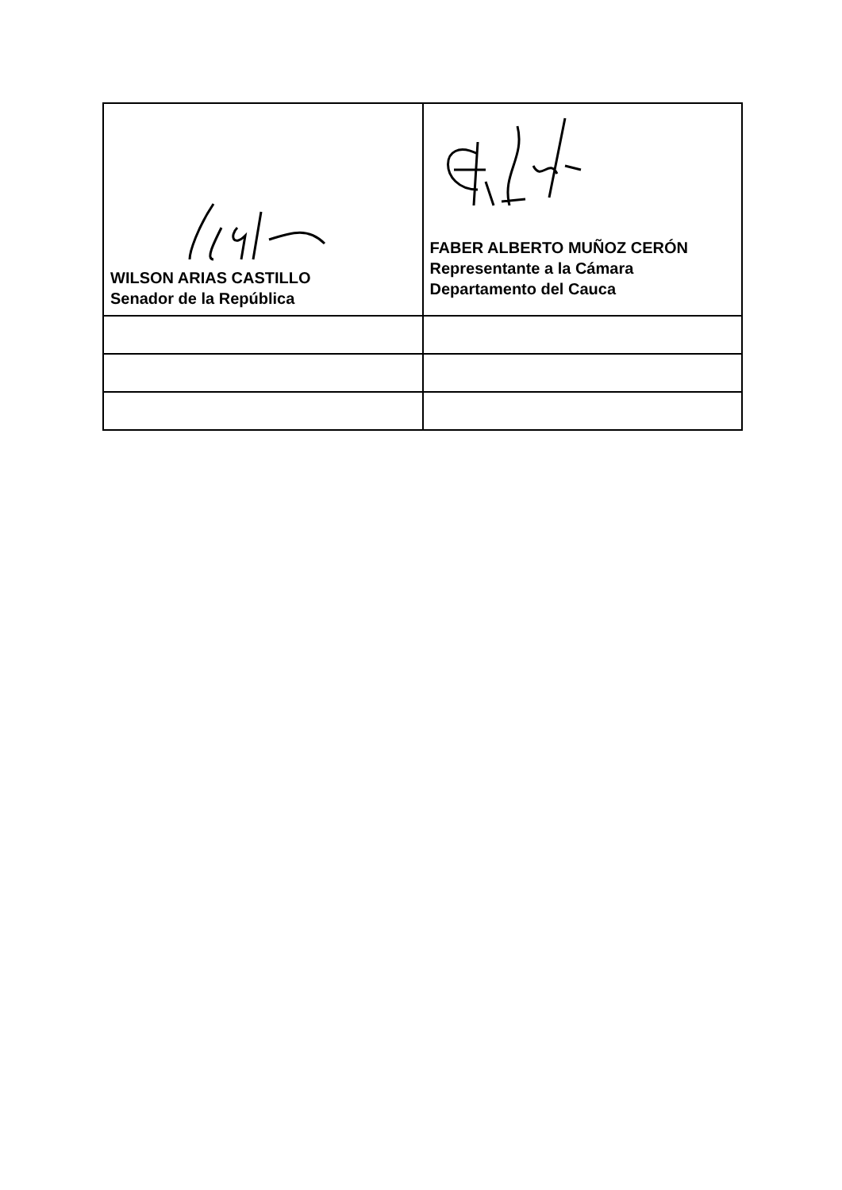| WILSON ARIAS CASTILLO Senador de la República | FABER ALBERTO MUÑOZ CERÓN Representante a la Cámara Departamento del Cauca |